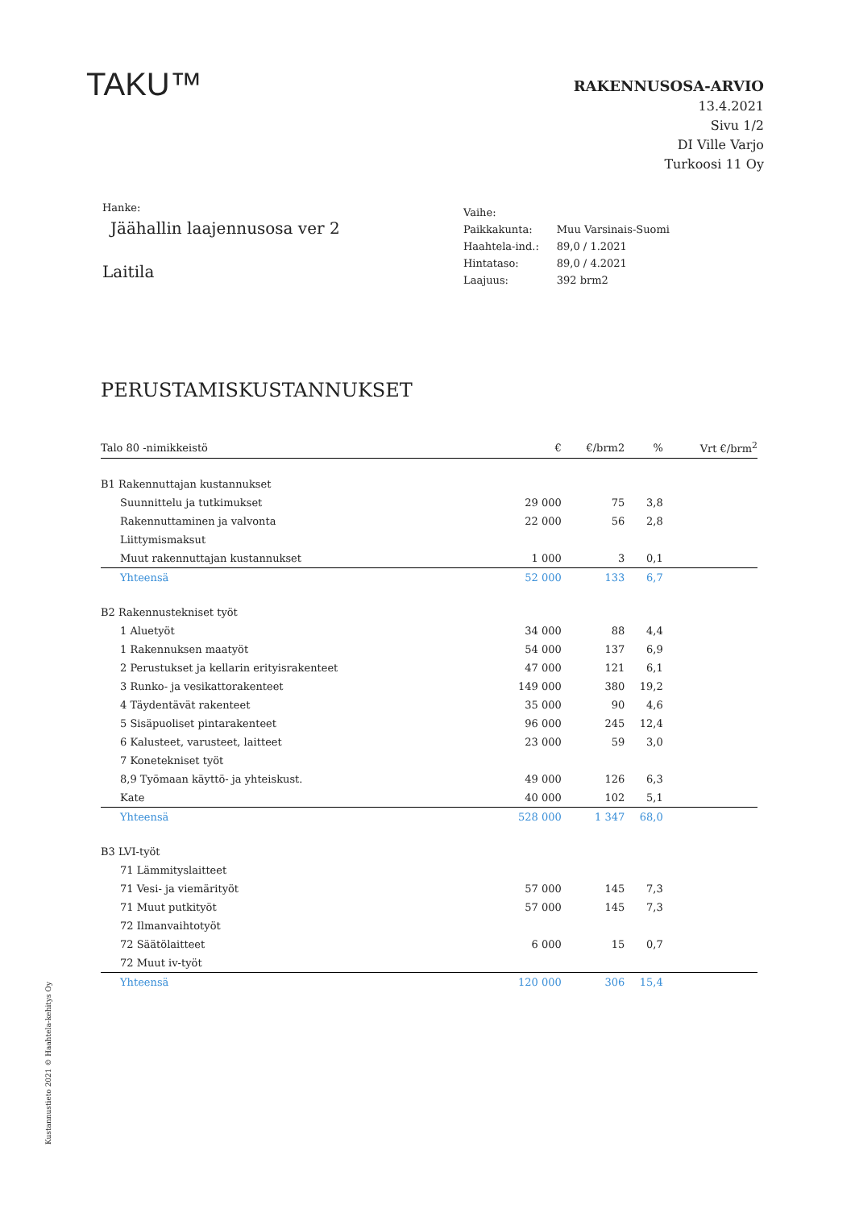TAKU™
RAKENNUSOSA-ARVIO
13.4.2021
Sivu 1/2
DI Ville Varjo
Turkoosi 11 Oy
Hanke:
Jäähallin laajennusosa ver 2
Laitila
| Vaihe: | |
| Paikkakunta: | Muu Varsinais-Suomi |
| Haahtela-ind.: | 89,0 / 1.2021 |
| Hintataso: | 89,0 / 4.2021 |
| Laajuus: | 392 brm2 |
PERUSTAMISKUSTANNUKSET
| Talo 80 -nimikkeistö | € | €/brm2 | % | Vrt €/brm<sup>2</sup> |
| --- | --- | --- | --- | --- |
| B1 Rakennuttajan kustannukset | | | | |
| Suunnittelu ja tutkimukset | 29 000 | 75 | 3,8 | |
| Rakennuttaminen ja valvonta | 22 000 | 56 | 2,8 | |
| Liittymismaksut | | | | |
| Muut rakennuttajan kustannukset | 1 000 | 3 | 0,1 | |
| Yhteensä | 52 000 | 133 | 6,7 | |
| B2 Rakennustekniset työt | | | | |
| 1 Aluetyöt | 34 000 | 88 | 4,4 | |
| 1 Rakennuksen maatyöt | 54 000 | 137 | 6,9 | |
| 2 Perustukset ja kellarin erityisrakenteet | 47 000 | 121 | 6,1 | |
| 3 Runko- ja vesikattorakenteet | 149 000 | 380 | 19,2 | |
| 4 Täydentävät rakenteet | 35 000 | 90 | 4,6 | |
| 5 Sisäpuoliset pintarakenteet | 96 000 | 245 | 12,4 | |
| 6 Kalusteet, varusteet, laitteet | 23 000 | 59 | 3,0 | |
| 7 Konetekniset työt | | | | |
| 8,9 Työmaan käyttö- ja yhteiskust. | 49 000 | 126 | 6,3 | |
| Kate | 40 000 | 102 | 5,1 | |
| Yhteensä | 528 000 | 1 347 | 68,0 | |
| B3 LVI-työt | | | | |
| 71 Lämmityslaitteet | | | | |
| 71 Vesi- ja viemärityöt | 57 000 | 145 | 7,3 | |
| 71 Muut putkityöt | 57 000 | 145 | 7,3 | |
| 72 Ilmanvaihtotyöt | | | | |
| 72 Säätölaitteet | 6 000 | 15 | 0,7 | |
| 72 Muut iv-työt | | | | |
| Yhteensä | 120 000 | 306 | 15,4 | |
Kustannustieto 2021 © Haahtela-kehitys Oy